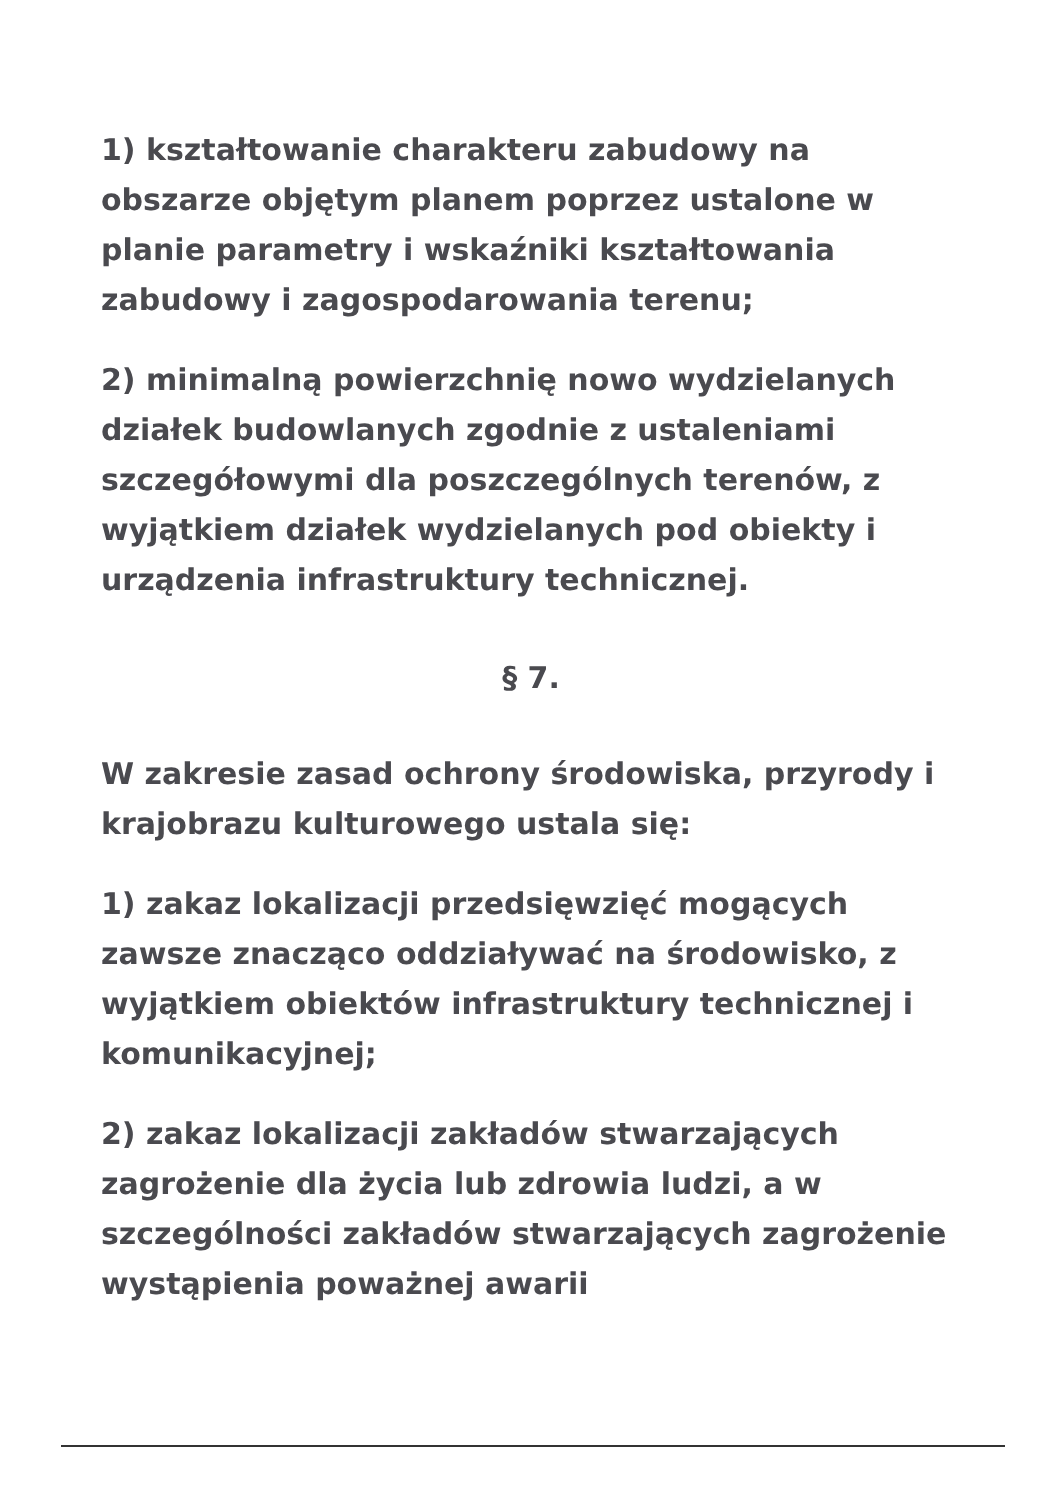1) kształtowanie charakteru zabudowy na obszarze objętym planem poprzez ustalone w planie parametry i wskaźniki kształtowania zabudowy i zagospodarowania terenu;
2) minimalną powierzchnię nowo wydzielanych działek budowlanych zgodnie z ustaleniami szczegółowymi dla poszczególnych terenów, z wyjątkiem działek wydzielanych pod obiekty i urządzenia infrastruktury technicznej.
§ 7.
W zakresie zasad ochrony środowiska, przyrody i krajobrazu kulturowego ustala się:
1) zakaz lokalizacji przedsięwzięć mogących zawsze znacząco oddziaływać na środowisko, z wyjątkiem obiektów infrastruktury technicznej i komunikacyjnej;
2) zakaz lokalizacji zakładów stwarzających zagrożenie dla życia lub zdrowia ludzi, a w szczególności zakładów stwarzających zagrożenie wystąpienia poważnej awarii